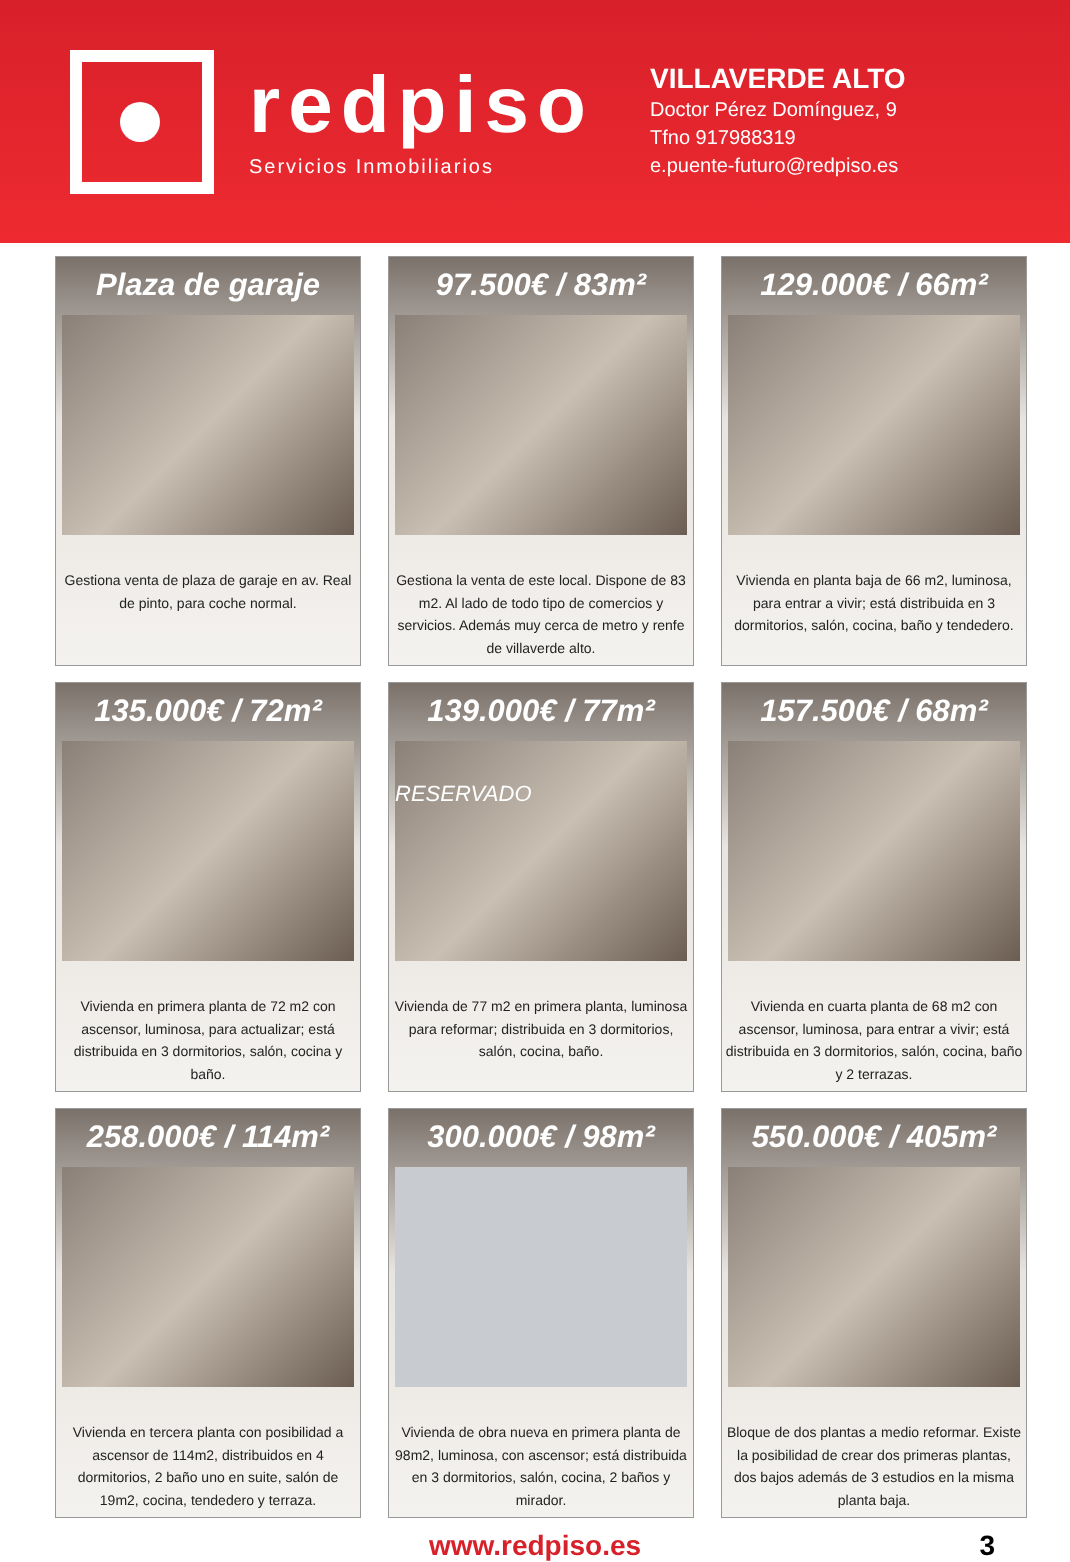redpiso
Servicios Inmobiliarios
VILLAVERDE ALTO
Doctor Pérez Domínguez, 9
Tfno 917988319
e.puente-futuro@redpiso.es
Plaza de garaje
Gestiona venta de plaza de garaje en av. Real de pinto, para coche normal.
97.500€ / 83m²
Gestiona la venta de este local. Dispone de 83 m2. Al lado de todo tipo de comercios y servicios. Además muy cerca de metro y renfe de villaverde alto.
129.000€ / 66m²
Vivienda en planta baja de 66 m2, luminosa, para entrar a vivir; está distribuida en 3 dormitorios, salón, cocina, baño y tendedero.
135.000€ / 72m²
Vivienda en primera planta de 72 m2 con ascensor, luminosa, para actualizar; está distribuida en 3 dormitorios, salón, cocina y baño.
139.000€ / 77m²
RESERVADO
Vivienda de 77 m2 en primera planta, luminosa para reformar; distribuida en 3 dormitorios, salón, cocina, baño.
157.500€ / 68m²
Vivienda en cuarta planta de 68 m2 con ascensor, luminosa, para entrar a vivir; está distribuida en 3 dormitorios, salón, cocina, baño y 2 terrazas.
258.000€ / 114m²
Vivienda en tercera planta con posibilidad a ascensor de 114m2, distribuidos en 4 dormitorios, 2 baño uno en suite, salón de 19m2, cocina, tendedero y terraza.
300.000€ / 98m²
Vivienda de obra nueva en primera planta de 98m2, luminosa, con ascensor; está distribuida en 3 dormitorios, salón, cocina, 2 baños y mirador.
550.000€ / 405m²
Bloque de dos plantas a medio reformar. Existe la posibilidad de crear dos primeras plantas, dos bajos además de 3 estudios en la misma planta baja.
www.redpiso.es 3